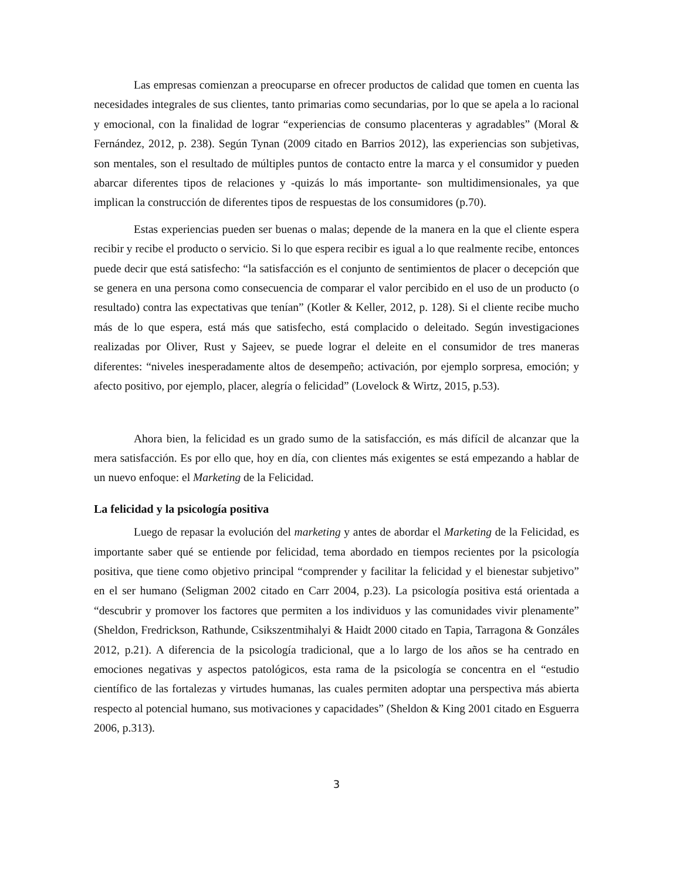Las empresas comienzan a preocuparse en ofrecer productos de calidad que tomen en cuenta las necesidades integrales de sus clientes, tanto primarias como secundarias, por lo que se apela a lo racional y emocional, con la finalidad de lograr “experiencias de consumo placenteras y agradables” (Moral & Fernández, 2012, p. 238). Según Tynan (2009 citado en Barrios 2012), las experiencias son subjetivas, son mentales, son el resultado de múltiples puntos de contacto entre la marca y el consumidor y pueden abarcar diferentes tipos de relaciones y -quizás lo más importante- son multidimensionales, ya que implican la construcción de diferentes tipos de respuestas de los consumidores (p.70).
Estas experiencias pueden ser buenas o malas; depende de la manera en la que el cliente espera recibir y recibe el producto o servicio. Si lo que espera recibir es igual a lo que realmente recibe, entonces puede decir que está satisfecho: “la satisfacción es el conjunto de sentimientos de placer o decepción que se genera en una persona como consecuencia de comparar el valor percibido en el uso de un producto (o resultado) contra las expectativas que tenían” (Kotler & Keller, 2012, p. 128). Si el cliente recibe mucho más de lo que espera, está más que satisfecho, está complacido o deleitado. Según investigaciones realizadas por Oliver, Rust y Sajeev, se puede lograr el deleite en el consumidor de tres maneras diferentes: “niveles inesperadamente altos de desempeño; activación, por ejemplo sorpresa, emoción; y afecto positivo, por ejemplo, placer, alegría o felicidad” (Lovelock & Wirtz, 2015, p.53).
Ahora bien, la felicidad es un grado sumo de la satisfacción, es más difícil de alcanzar que la mera satisfacción. Es por ello que, hoy en día, con clientes más exigentes se está empezando a hablar de un nuevo enfoque: el Marketing de la Felicidad.
La felicidad y la psicología positiva
Luego de repasar la evolución del marketing y antes de abordar el Marketing de la Felicidad, es importante saber qué se entiende por felicidad, tema abordado en tiempos recientes por la psicología positiva, que tiene como objetivo principal “comprender y facilitar la felicidad y el bienestar subjetivo” en el ser humano (Seligman 2002 citado en Carr 2004, p.23). La psicología positiva está orientada a “descubrir y promover los factores que permiten a los individuos y las comunidades vivir plenamente” (Sheldon, Fredrickson, Rathunde, Csikszentmihalyi & Haidt 2000 citado en Tapia, Tarragona & Gonzáles 2012, p.21). A diferencia de la psicología tradicional, que a lo largo de los años se ha centrado en emociones negativas y aspectos patológicos, esta rama de la psicología se concentra en el “estudio científico de las fortalezas y virtudes humanas, las cuales permiten adoptar una perspectiva más abierta respecto al potencial humano, sus motivaciones y capacidades” (Sheldon & King 2001 citado en Esguerra 2006, p.313).
3